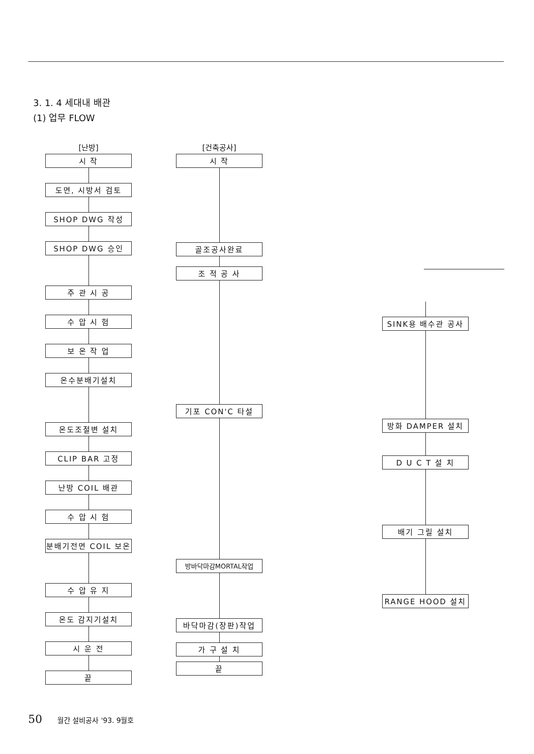3. 1. 4 세대내 배관
(1) 업무 FLOW
[난방]
시 작
도면, 시방서 검토
SHOP DWG 작성
SHOP DWG 승인
주 관 시 공
수 압 시 험
보 온 작 업
온수분배기설치
온도조절변 설치
CLIP BAR 고정
난방 COIL 배관
수 압 시 험
분배기전면 COIL 보온
수 압 유 지
온도 감지기설치
시 운 전
끝
[건축공사]
시 작
골조공사완료
조 적 공 사
기포 CON'C 타설
방바닥마감MORTAL작업
바닥마감(장판)작업
가 구 설 치
끝
SINK용 배수관 공사
방화 DAMPER 설치
D U C T 설 치
배기 그릴 설치
RANGE HOOD 설치
50 월간 설비공사 '93. 9월호